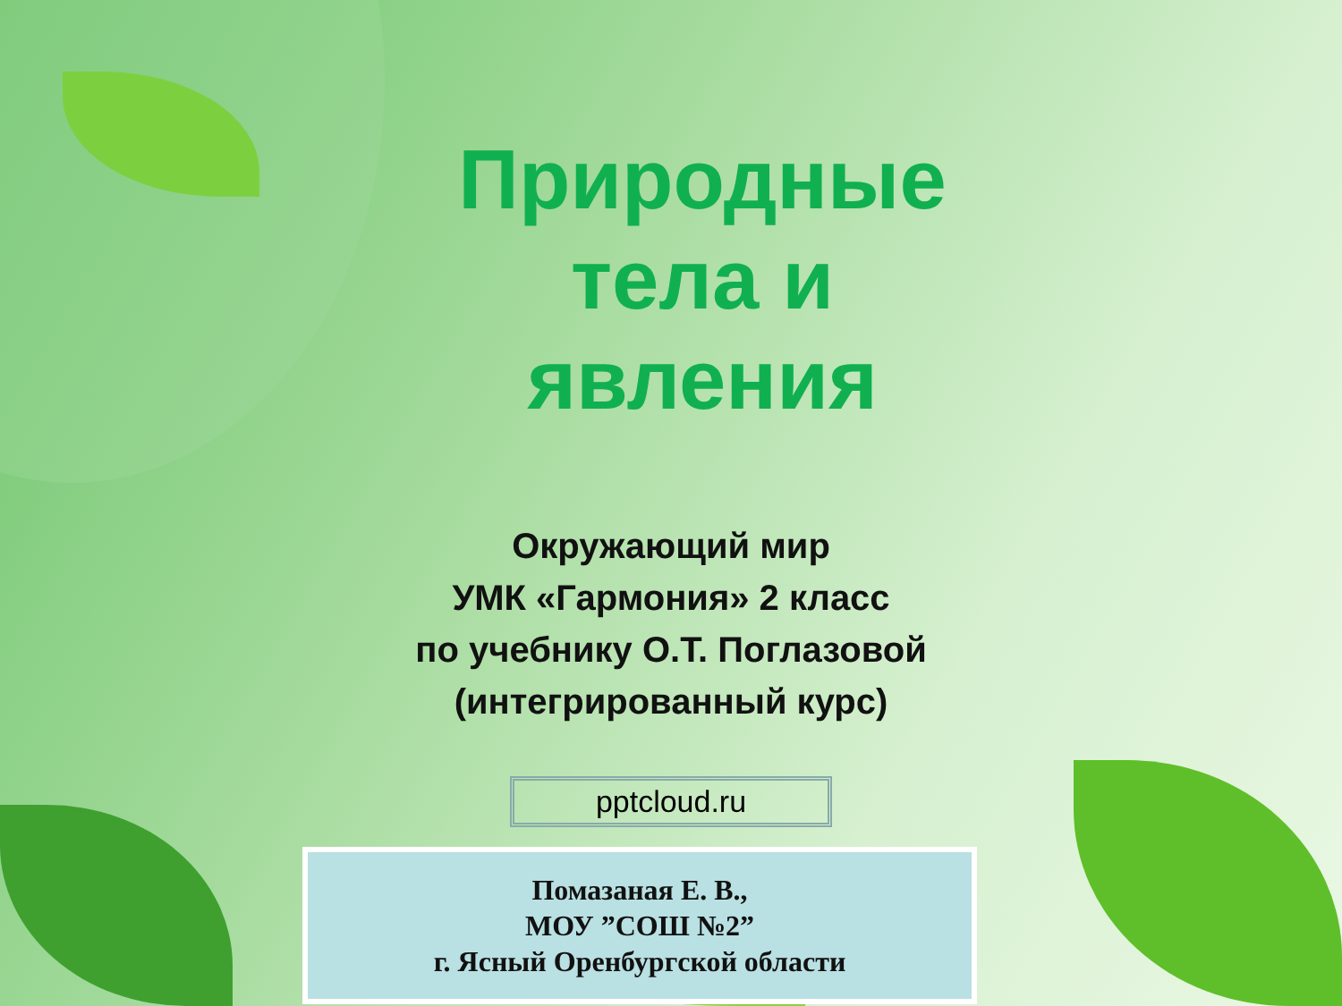Природные
тела и явления
Окружающий мир
УМК «Гармония» 2 класс
по учебнику О.Т. Поглазовой
(интегрированный курс)
pptcloud.ru
Помазаная Е. В.,
МОУ ”СОШ №2”
г. Ясный Оренбургской области